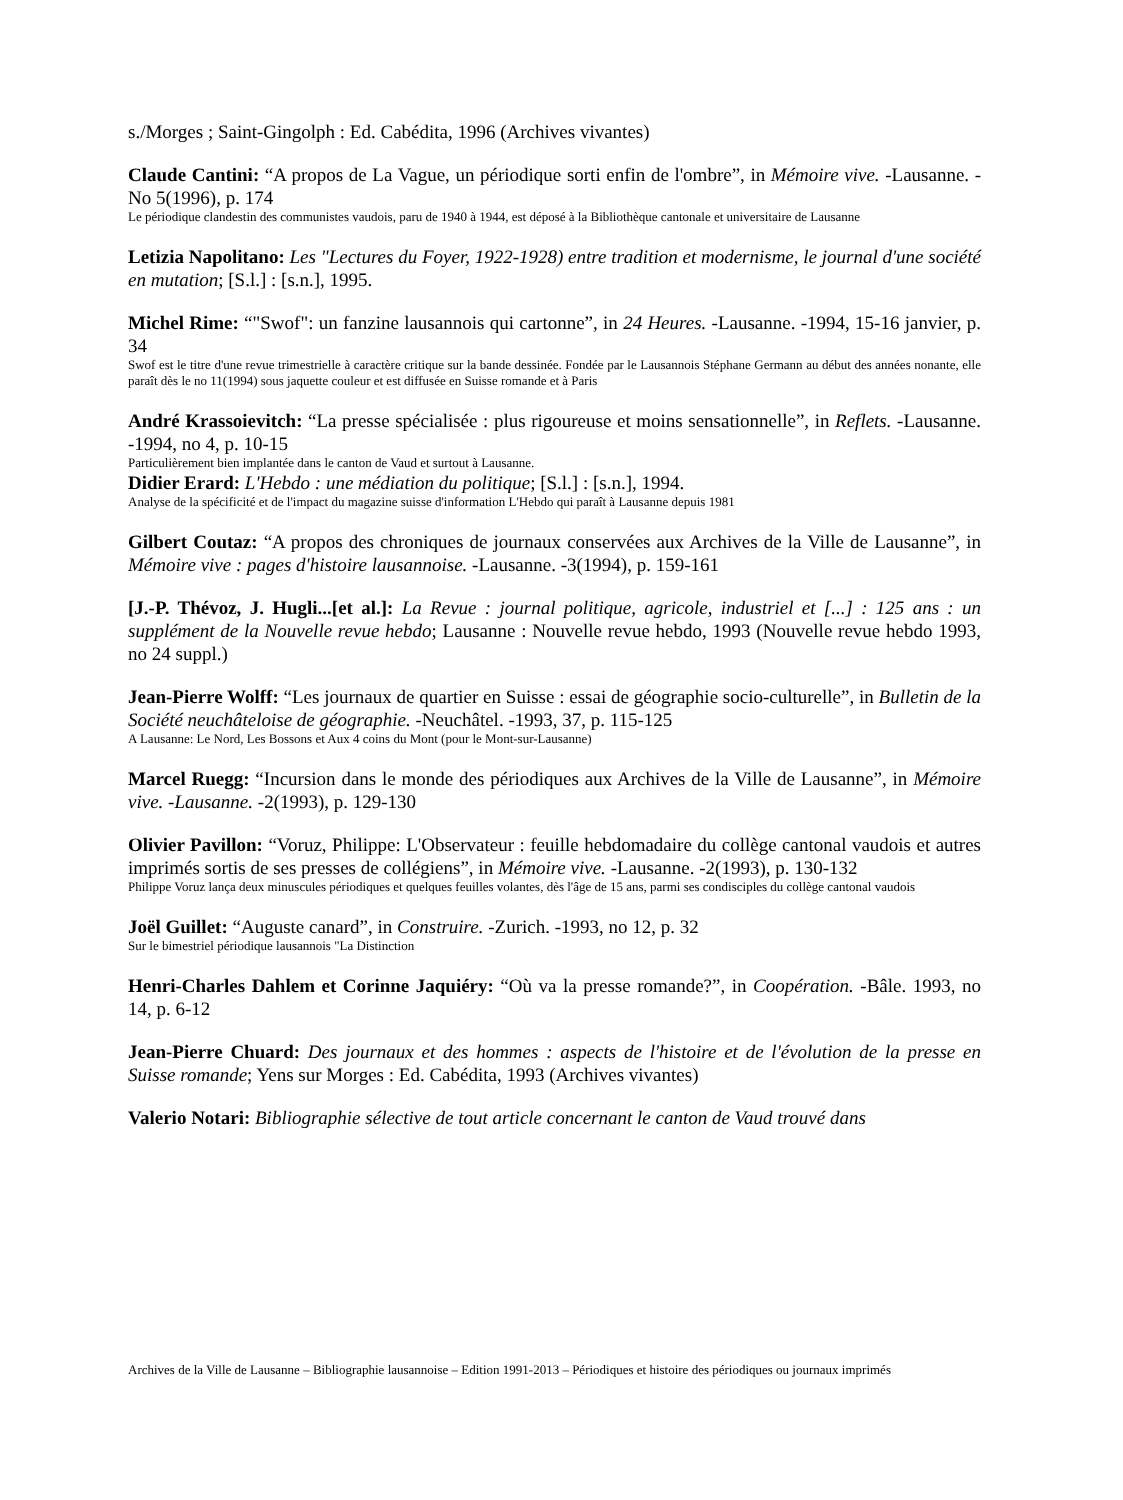s./Morges ; Saint-Gingolph : Ed. Cabédita, 1996 (Archives vivantes)
Claude Cantini: “A propos de La Vague, un périodique sorti enfin de l'ombre”, in Mémoire vive. -Lausanne. -No 5(1996), p. 174
Le périodique clandestin des communistes vaudois, paru de 1940 à 1944, est déposé à la Bibliothèque cantonale et universitaire de Lausanne
Letizia Napolitano: Les "Lectures du Foyer, 1922-1928) entre tradition et modernisme, le journal d'une société en mutation; [S.l.] : [s.n.], 1995.
Michel Rime: “"Swof": un fanzine lausannois qui cartonne”, in 24 Heures. -Lausanne. -1994, 15-16 janvier, p. 34
Swof est le titre d'une revue trimestrielle à caractère critique sur la bande dessinée. Fondée par le Lausannois Stéphane Germann au début des années nonante, elle paraît dès le no 11(1994) sous jaquette couleur et est diffusée en Suisse romande et à Paris
André Krassoievitch: “La presse spécialisée : plus rigoureuse et moins sensationnelle”, in Reflets. -Lausanne. -1994, no 4, p. 10-15
Particulièrement bien implantée dans le canton de Vaud et surtout à Lausanne.
Didier Erard: L'Hebdo : une médiation du politique; [S.l.] : [s.n.], 1994.
Analyse de la spécificité et de l'impact du magazine suisse d'information L'Hebdo qui paraît à Lausanne depuis 1981
Gilbert Coutaz: “A propos des chroniques de journaux conservées aux Archives de la Ville de Lausanne”, in Mémoire vive : pages d'histoire lausannoise. -Lausanne. -3(1994), p. 159-161
[J.-P. Thévoz, J. Hugli...[et al.]: La Revue : journal politique, agricole, industriel et [...] : 125 ans : un supplément de la Nouvelle revue hebdo; Lausanne : Nouvelle revue hebdo, 1993 (Nouvelle revue hebdo 1993, no 24 suppl.)
Jean-Pierre Wolff: “Les journaux de quartier en Suisse : essai de géographie socio-culturelle”, in Bulletin de la Société neuchâteloise de géographie. -Neuchâtel. -1993, 37, p. 115-125
A Lausanne: Le Nord, Les Bossons et Aux 4 coins du Mont (pour le Mont-sur-Lausanne)
Marcel Ruegg: “Incursion dans le monde des périodiques aux Archives de la Ville de Lausanne”, in Mémoire vive. -Lausanne. -2(1993), p. 129-130
Olivier Pavillon: “Voruz, Philippe: L'Observateur : feuille hebdomadaire du collège cantonal vaudois et autres imprimés sortis de ses presses de collégiens”, in Mémoire vive. -Lausanne. -2(1993), p. 130-132
Philippe Voruz lança deux minuscules périodiques et quelques feuilles volantes, dès l'âge de 15 ans, parmi ses condisciples du collège cantonal vaudois
Joël Guillet: “Auguste canard”, in Construire. -Zurich. -1993, no 12, p. 32
Sur le bimestriel périodique lausannois "La Distinction
Henri-Charles Dahlem et Corinne Jaquiéry: “Où va la presse romande?”, in Coopération. -Bâle. 1993, no 14, p. 6-12
Jean-Pierre Chuard: Des journaux et des hommes : aspects de l'histoire et de l'évolution de la presse en Suisse romande; Yens sur Morges : Ed. Cabédita, 1993 (Archives vivantes)
Valerio Notari: Bibliographie sélective de tout article concernant le canton de Vaud trouvé dans
Archives de la Ville de Lausanne – Bibliographie lausannoise – Edition 1991-2013 – Périodiques et histoire des périodiques ou journaux imprimés